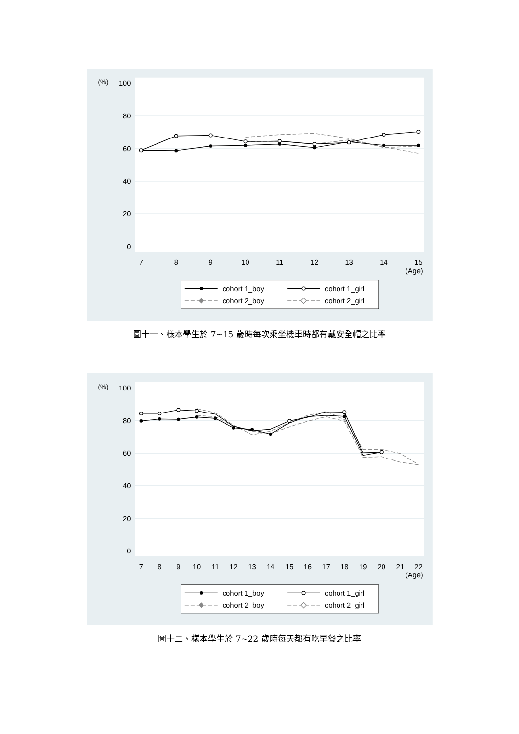100
80
60
40
20
0
(%)
7
8
9
10
11
12
13
14
15
(Age)
cohort 1_boy
cohort 1_girl
cohort 2_boy
cohort 2_girl
圖十一、樣本學生於 7~15 歲時每次乘坐機車時都有戴安全帽之比率
100
80
60
40
20
0
(%)
7
8
9
10
11
12
13
14
15
16
17
18
19
20
21
22
(Age)
cohort 1_boy
cohort 1_girl
cohort 2_boy
cohort 2_girl
圖十二、樣本學生於 7~22 歲時每天都有吃早餐之比率